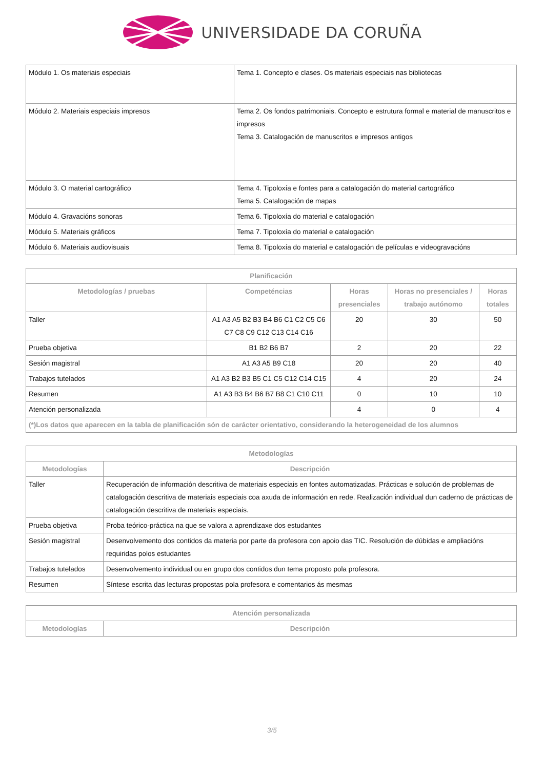UNIVERSIDADE DA CORUÑA
| Módulo 1. Os materiais especiais | Tema 1. Concepto e clases. Os materiais especiais nas bibliotecas |
| Módulo 2. Materiais especiais impresos | Tema 2. Os fondos patrimoniais. Concepto e estrutura formal e material de manuscritos e impresos Tema 3. Catalogación de manuscritos e impresos antigos |
| Módulo 3. O material cartográfico | Tema 4. Tipoloxía e fontes para a catalogación do material cartográfico Tema 5. Catalogación de mapas |
| Módulo 4. Gravacións sonoras | Tema 6. Tipoloxía do material e catalogación |
| Módulo 5. Materiais gráficos | Tema 7. Tipoloxía do material e catalogación |
| Módulo 6. Materiais audiovisuais | Tema 8. Tipoloxía do material e catalogación de películas e videogravacións |
| Planificación | | | | |
| --- | --- | --- | --- | --- |
| Metodologías / pruebas | Competéncias | Horas presenciales | Horas no presenciales / trabajo autónomo | Horas totales |
| Taller | A1 A3 A5 B2 B3 B4 B6 C1 C2 C5 C6 C7 C8 C9 C12 C13 C14 C16 | 20 | 30 | 50 |
| Prueba objetiva | B1 B2 B6 B7 | 2 | 20 | 22 |
| Sesión magistral | A1 A3 A5 B9 C18 | 20 | 20 | 40 |
| Trabajos tutelados | A1 A3 B2 B3 B5 C1 C5 C12 C14 C15 | 4 | 20 | 24 |
| Resumen | A1 A3 B3 B4 B6 B7 B8 C1 C10 C11 | 0 | 10 | 10 |
| Atención personalizada | | 4 | 0 | 4 |
| (*)Los datos que aparecen en la tabla de planificación són de carácter orientativo, considerando la heterogeneidad de los alumnos | | | | |
| Metodologías | |
| --- | --- |
| Metodologías | Descripción |
| Taller | Recuperación de información descritiva de materiais especiais en fontes automatizadas. Prácticas e solución de problemas de catalogación descritiva de materiais especiais coa axuda de información en rede. Realización individual dun caderno de prácticas de catalogación descritiva de materiais especiais. |
| Prueba objetiva | Proba teórico-práctica na que se valora a aprendizaxe dos estudantes |
| Sesión magistral | Desenvolvemento dos contidos da materia por parte da profesora con apoio das TIC. Resolución de dúbidas e ampliacións requiridas polos estudantes |
| Trabajos tutelados | Desenvolvemento individual ou en grupo dos contidos dun tema proposto pola profesora. |
| Resumen | Síntese escrita das lecturas propostas pola profesora e comentarios ás mesmas |
| Atención personalizada | |
| --- | --- |
| Metodologías | Descripción |
3/5